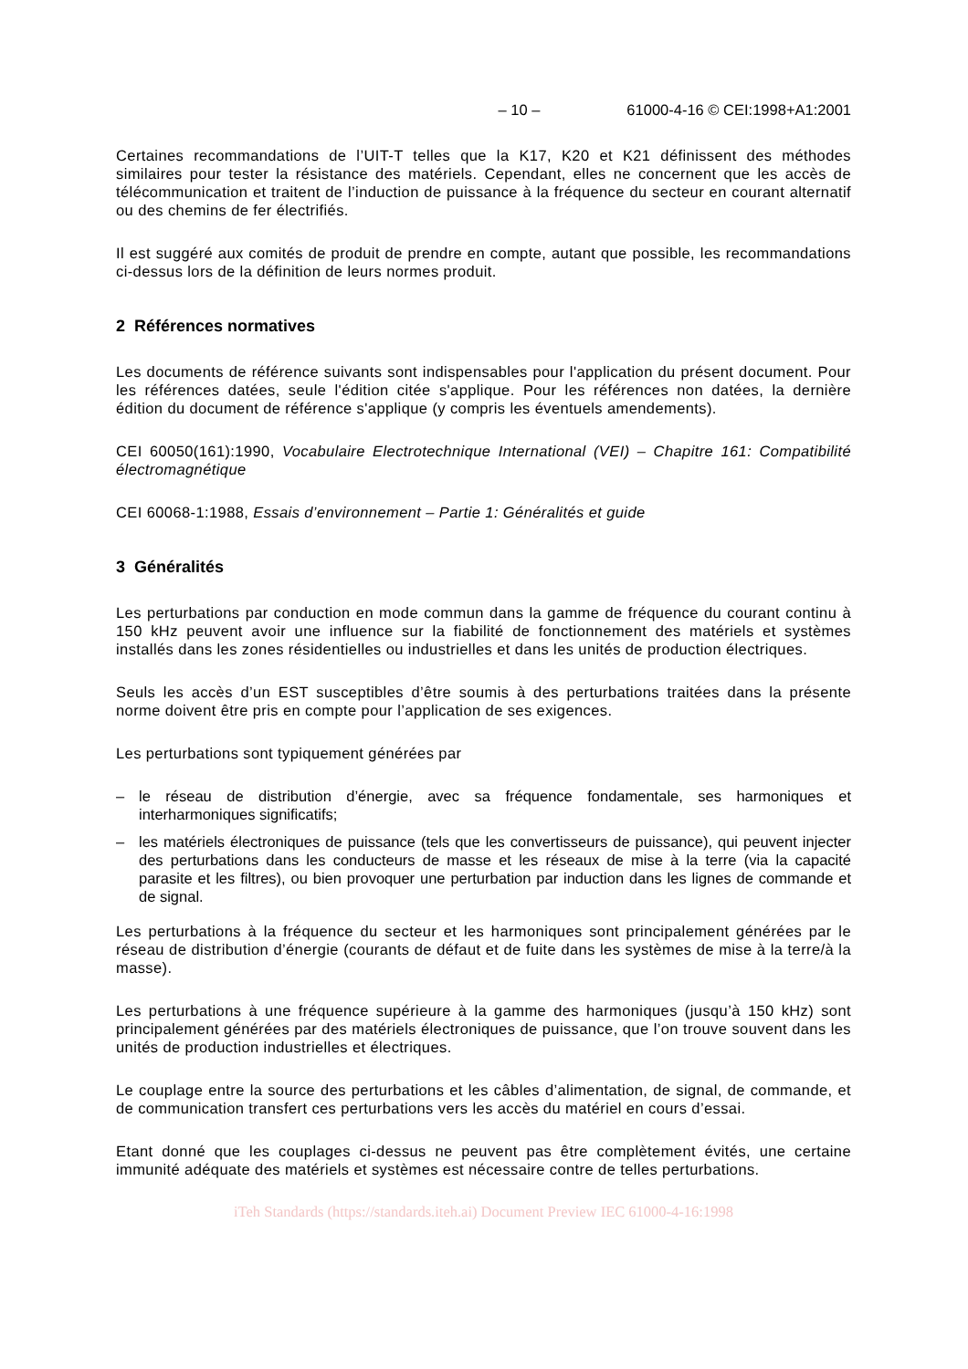– 10 – 61000-4-16 © CEI:1998+A1:2001
Certaines recommandations de l’UIT-T telles que la K17, K20 et K21 définissent des méthodes similaires pour tester la résistance des matériels. Cependant, elles ne concernent que les accès de télécommunication et traitent de l’induction de puissance à la fréquence du secteur en courant alternatif ou des chemins de fer électrifiés.
Il est suggéré aux comités de produit de prendre en compte, autant que possible, les recommandations ci-dessus lors de la définition de leurs normes produit.
2 Références normatives
Les documents de référence suivants sont indispensables pour l'application du présent document. Pour les références datées, seule l'édition citée s'applique. Pour les références non datées, la dernière édition du document de référence s'applique (y compris les éventuels amendements).
CEI 60050(161):1990, Vocabulaire Electrotechnique International (VEI) – Chapitre 161: Compatibilité électromagnétique
CEI 60068-1:1988, Essais d’environnement – Partie 1: Généralités et guide
3 Généralités
Les perturbations par conduction en mode commun dans la gamme de fréquence du courant continu à 150 kHz peuvent avoir une influence sur la fiabilité de fonctionnement des matériels et systèmes installés dans les zones résidentielles ou industrielles et dans les unités de production électriques.
Seuls les accès d’un EST susceptibles d’être soumis à des perturbations traitées dans la présente norme doivent être pris en compte pour l’application de ses exigences.
Les perturbations sont typiquement générées par
– le réseau de distribution d’énergie, avec sa fréquence fondamentale, ses harmoniques et interharmoniques significatifs;
– les matériels électroniques de puissance (tels que les convertisseurs de puissance), qui peuvent injecter des perturbations dans les conducteurs de masse et les réseaux de mise à la terre (via la capacité parasite et les filtres), ou bien provoquer une perturbation par induction dans les lignes de commande et de signal.
Les perturbations à la fréquence du secteur et les harmoniques sont principalement générées par le réseau de distribution d’énergie (courants de défaut et de fuite dans les systèmes de mise à la terre/à la masse).
Les perturbations à une fréquence supérieure à la gamme des harmoniques (jusqu’à 150 kHz) sont principalement générées par des matériels électroniques de puissance, que l’on trouve souvent dans les unités de production industrielles et électriques.
Le couplage entre la source des perturbations et les câbles d’alimentation, de signal, de commande, et de communication transfert ces perturbations vers les accès du matériel en cours d’essai.
Etant donné que les couplages ci-dessus ne peuvent pas être complètement évités, une certaine immunité adéquate des matériels et systèmes est nécessaire contre de telles perturbations.
iTeh Standards (https://standards.iteh.ai) Document Preview IEC 61000-4-16:1998